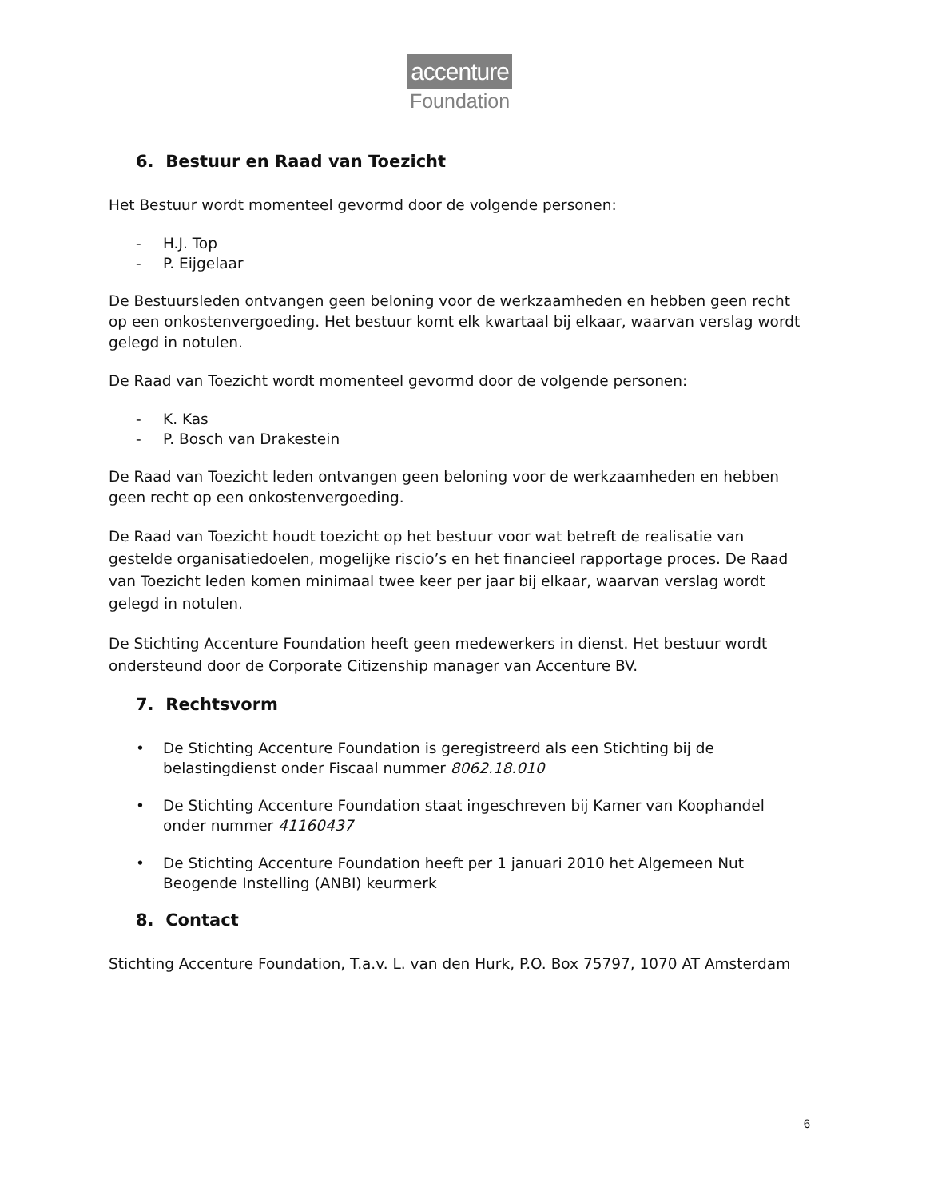accenture
Foundation
6. Bestuur en Raad van Toezicht
Het Bestuur wordt momenteel gevormd door de volgende personen:
- H.J. Top
- P. Eijgelaar
De Bestuursleden ontvangen geen beloning voor de werkzaamheden en hebben geen recht op een onkostenvergoeding. Het bestuur komt elk kwartaal bij elkaar, waarvan verslag wordt gelegd in notulen.
De Raad van Toezicht wordt momenteel gevormd door de volgende personen:
- K. Kas
- P. Bosch van Drakestein
De Raad van Toezicht leden ontvangen geen beloning voor de werkzaamheden en hebben geen recht op een onkostenvergoeding.
De Raad van Toezicht houdt toezicht op het bestuur voor wat betreft de realisatie van gestelde organisatiedoelen, mogelijke riscio’s en het financieel rapportage proces. De Raad van Toezicht leden komen minimaal twee keer per jaar bij elkaar, waarvan verslag wordt gelegd in notulen.
De Stichting Accenture Foundation heeft geen medewerkers in dienst. Het bestuur wordt ondersteund door de Corporate Citizenship manager van Accenture BV.
7. Rechtsvorm
• De Stichting Accenture Foundation is geregistreerd als een Stichting bij de belastingdienst onder Fiscaal nummer 8062.18.010
• De Stichting Accenture Foundation staat ingeschreven bij Kamer van Koophandel onder nummer 41160437
• De Stichting Accenture Foundation heeft per 1 januari 2010 het Algemeen Nut Beogende Instelling (ANBI) keurmerk
8. Contact
Stichting Accenture Foundation, T.a.v. L. van den Hurk, P.O. Box 75797, 1070 AT Amsterdam
6